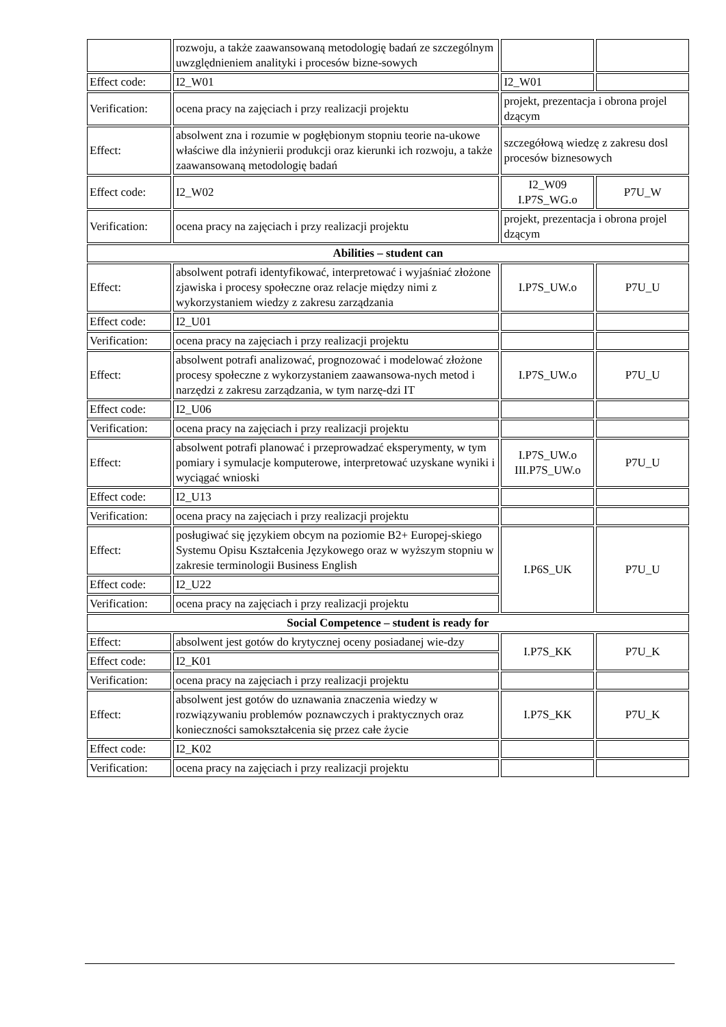| | rozwoju, a także zaawansowaną metodologię badań ze szczególnym uwzględnieniem analityki i procesów bizne-sowych | | |
| Effect code: | I2_W01 | I2_W01 | |
| Verification: | ocena pracy na zajęciach i przy realizacji projektu | projekt, prezentacja i obrona projel dzącym | |
| Effect: | absolwent zna i rozumie w pogłębionym stopniu teorie na-ukowe właściwe dla inżynierii produkcji oraz kierunki ich rozwoju, a także zaawansowaną metodologię badań | szczegółową wiedzę z zakresu dosl procesów biznesowych | |
| Effect code: | I2_W02 | I2_W09 I.P7S_WG.o | P7U_W |
| Verification: | ocena pracy na zajęciach i przy realizacji projektu | projekt, prezentacja i obrona projel dzącym | |
| Abilities – student can | | | |
| Effect: | absolwent potrafi identyfikować, interpretować i wyjaśniać złożone zjawiska i procesy społeczne oraz relacje między nimi z wykorzystaniem wiedzy z zakresu zarządzania | I.P7S_UW.o | P7U_U |
| Effect code: | I2_U01 | | |
| Verification: | ocena pracy na zajęciach i przy realizacji projektu | | |
| Effect: | absolwent potrafi analizować, prognozować i modelować złożone procesy społeczne z wykorzystaniem zaawansowa-nych metod i narzędzi z zakresu zarządzania, w tym narzę-dzi IT | I.P7S_UW.o | P7U_U |
| Effect code: | I2_U06 | | |
| Verification: | ocena pracy na zajęciach i przy realizacji projektu | | |
| Effect: | absolwent potrafi planować i przeprowadzać eksperymenty, w tym pomiary i symulacje komputerowe, interpretować uzyskane wyniki i wyciągać wnioski | I.P7S_UW.o III.P7S_UW.o | P7U_U |
| Effect code: | I2_U13 | | |
| Verification: | ocena pracy na zajęciach i przy realizacji projektu | | |
| Effect: | posługiwać się językiem obcym na poziomie B2+ Europej-skiego Systemu Opisu Kształcenia Językowego oraz w wyższym stopniu w zakresie terminologii Business English | I.P6S_UK | P7U_U |
| Effect code: | I2_U22 | | |
| Verification: | ocena pracy na zajęciach i przy realizacji projektu | | |
| Social Competence – student is ready for | | | |
| Effect: | absolwent jest gotów do krytycznej oceny posiadanej wie-dzy | I.P7S_KK | P7U_K |
| Effect code: | I2_K01 | | |
| Verification: | ocena pracy na zajęciach i przy realizacji projektu | | |
| Effect: | absolwent jest gotów do uznawania znaczenia wiedzy w rozwiązywaniu problemów poznawczych i praktycznych oraz konieczności samokształcenia się przez całe życie | I.P7S_KK | P7U_K |
| Effect code: | I2_K02 | | |
| Verification: | ocena pracy na zajęciach i przy realizacji projektu | | |